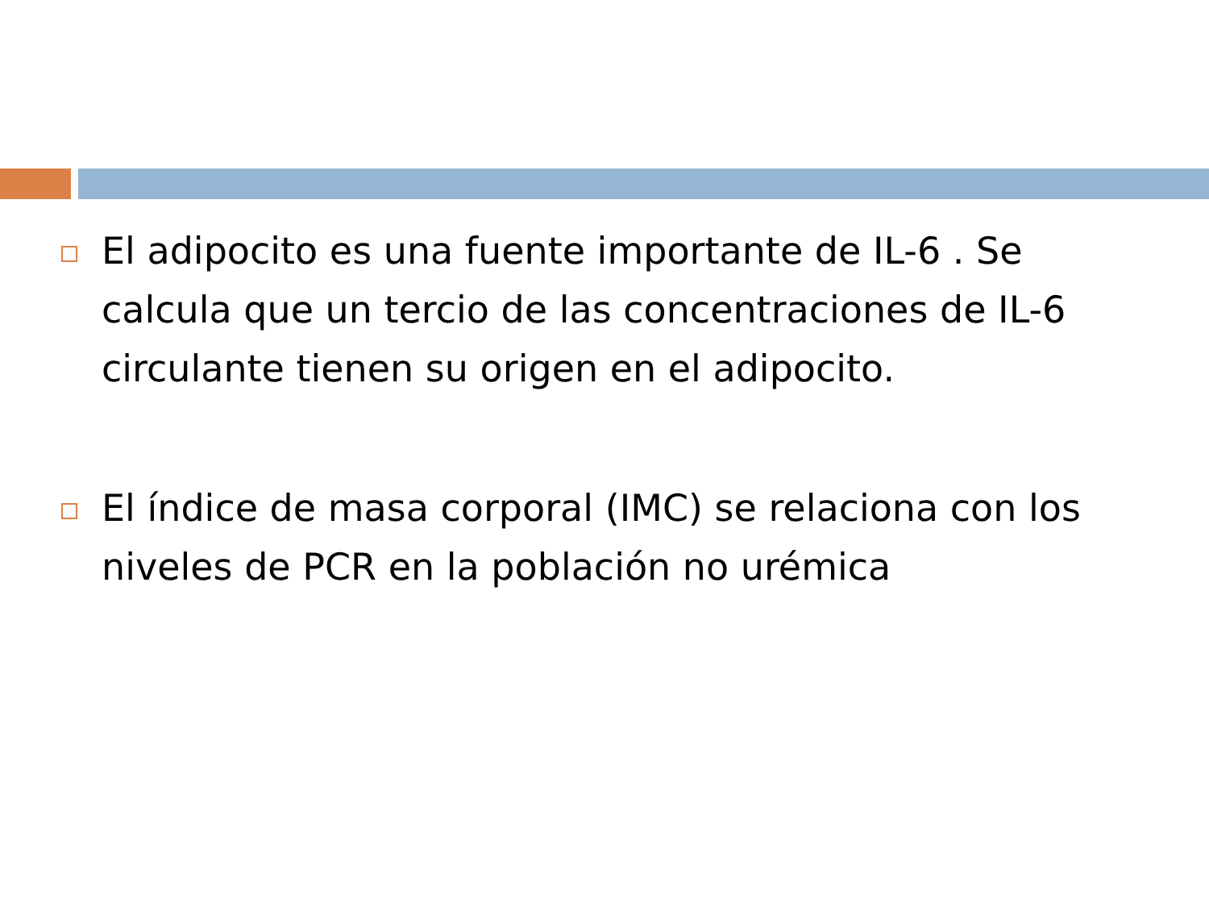El adipocito es una fuente importante de IL-6 . Se calcula que un tercio de las concentraciones de IL-6 circulante tienen su origen en el adipocito.
El índice de masa corporal (IMC) se relaciona con los niveles de PCR en la población no urémica